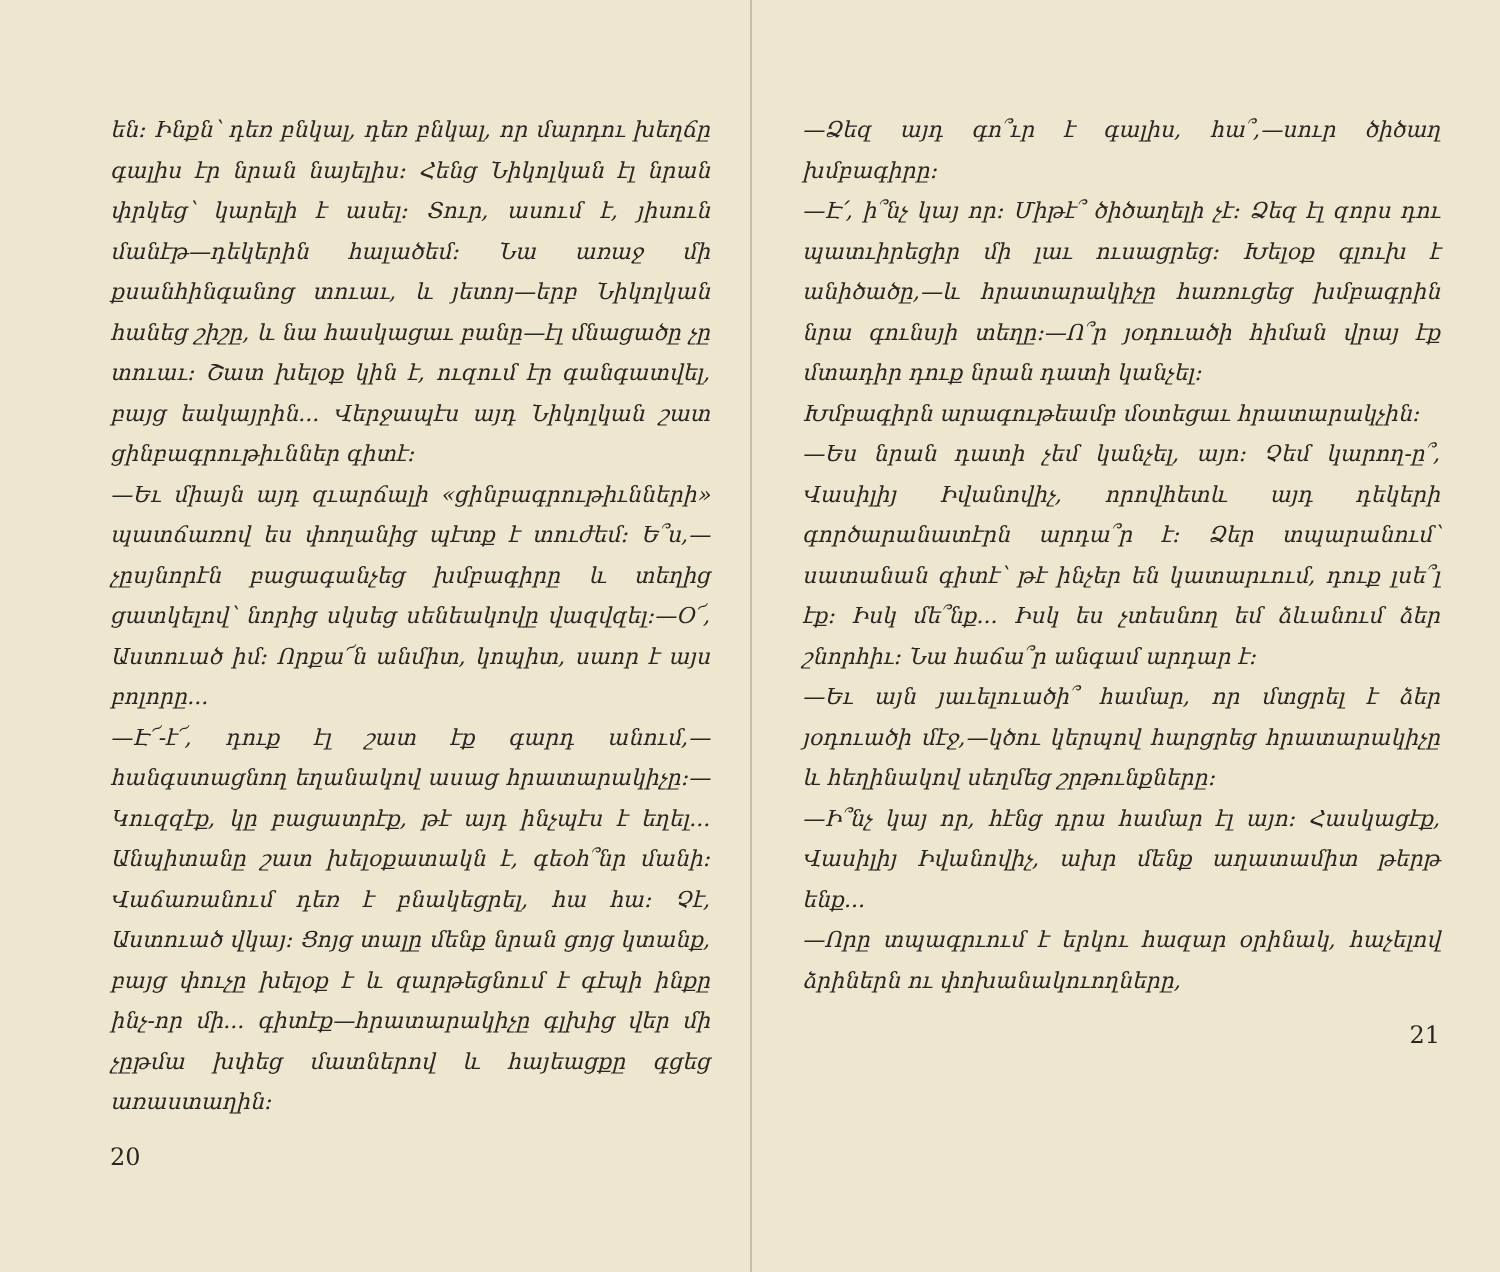են։ Ինքն՝ դեռ բնկալ, դեռ բնկալ, որ մարդու խեղճը գալիս էր նրան նայելիս։ Հենց Նիկոլկան էլ նրան փրկեց՝ կարելի է ասել։ Տուր, ասում է, յիսուն մանէթ—դեկերին հալածեմ։ Նա առաջ մի քսանհինգանոց տուաւ, և յետոյ—երբ Նիկոլկան հանեց շիշը, և նա հասկացաւ բանը—էլ մնացածը չը տուաւ։ Շատ խելօք կին է, ուզում էր գանգատվել, բայց եակայրին... Վերջապէս այդ Նիկոլկան շատ ցինբագրութիւններ գիտէ։
—Եւ միայն այդ զւարճալի «ցինբագրութիւնների» պատճառով ես փողանից պէտք է տուժեմ։ Ե՞ս,—չըսյնորէն բացագանչեց խմբագիրը և տեղից ցատկելով՝ նորից սկսեց սենեակովը վազվզել։—Օ՜, Աստուած իմ։ Որքա՜ն անմիտ, կոպիտ, սաոր է այս բոլորը...
—Է՜-է՜, դուք էլ շատ էք գարդ անում,—հանգստացնող եղանակով ասաց հրատարակիչը։—Կուզզէք, կը բացատրէք, թէ այդ ինչպէս է եղել... Անպիտանը շատ խելօքատակն է, գեօհ՞նր մանի։ Վաճառանում դեռ է բնակեցրել, հա հա։ Չէ, Աստուած վկայ։ Ցոյց տալը մենք նրան ցոյց կտանք, բայց փուչը խելօք է և զարթեցնում է գէպի ինքը ինչ-որ մի... գիտէք—հրատարակիչը գլխից վեր մի չըթմա խփեց մատներով և հայեացքը գցեց առաստաղին։
20
—Ձեզ այդ գո՞ւր է գալիս, հա՞,—սուր ծիծաղ խմբագիրը։
—Է՛, ի՞նչ կայ որ։ Միթէ՞ ծիծաղելի չէ։ Ձեզ էլ զորս դու պատւիրեցիր մի լաւ ուսացրեց։ Խելօք գլուխ է անիծածը,—և հրատարակիչը հառուցեց խմբագրին նրա գունսյի տեղը։—Ո՞ր յօդուածի հիման վրայ էք մտադիր դուք նրան դատի կանչել։
Խմբագիրն արագութեամբ մօտեցաւ հրատարակչին։
—Ես նրան դատի չեմ կանչել, այո։ Չեմ կարող-ը՞, Վասիլիյ Իվանովիչ, որովհետև այդ դեկերի գործարանատէրն արդա՞ր է։ Ձեր տպարանում՝ սատանան գիտէ՝ թէ ինչեր են կատարւում, դուք լսե՞լ էք։ Իսկ մե՞նք... Իսկ ես չտեսնող եմ ձևանում ձեր շնորհիւ։ Նա հաճա՞ր անգամ արդար է։
—Եւ այն յաւելուածի՞ համար, որ մտցրել է ձեր յօդուածի մէջ,—կծու կերպով հարցրեց հրատարակիչը և հեղինակով սեղմեց շրթունքները։
—Ի՞նչ կայ որ, հէնց դրա համար էլ այո։ Հասկացէք, Վասիլիյ Իվանովիչ, ախր մենք աղատամիտ թերթ ենք...
—Որը տպագրւում է երկու հազար օրինակ, հաչելով ձրիներն ու փոխանակուողները,
21